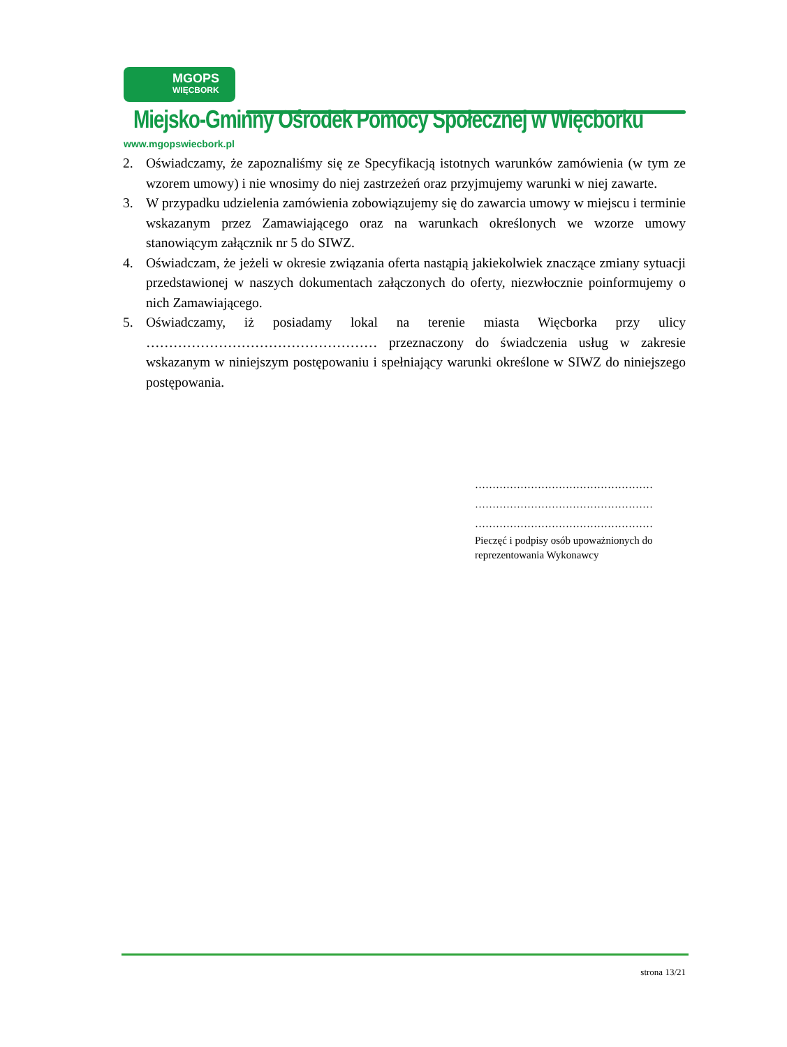MGOPS WIĘCBORK
Miejsko-Gminny Ośrodek Pomocy Społecznej w Więcborku
www.mgopswiecbork.pl
2. Oświadczamy, że zapoznaliśmy się ze Specyfikacją istotnych warunków zamówienia (w tym ze wzorem umowy) i nie wnosimy do niej zastrzeżeń oraz przyjmujemy warunki w niej zawarte.
3. W przypadku udzielenia zamówienia zobowiązujemy się do zawarcia umowy w miejscu i terminie wskazanym przez Zamawiającego oraz na warunkach określonych we wzorze umowy stanowiącym załącznik nr 5 do SIWZ.
4. Oświadczam, że jeżeli w okresie związania oferta nastąpią jakiekolwiek znaczące zmiany sytuacji przedstawionej w naszych dokumentach załączonych do oferty, niezwłocznie poinformujemy o nich Zamawiającego.
5. Oświadczamy, iż posiadamy lokal na terenie miasta Więcborka przy ulicy …………………………………………… przeznaczony do świadczenia usług w zakresie wskazanym w niniejszym postępowaniu i spełniający warunki określone w SIWZ do niniejszego postępowania.
……………………………………………
……………………………………………
……………………………………………
Pieczęć i podpisy osób upoważnionych do reprezentowania Wykonawcy
strona 13/21